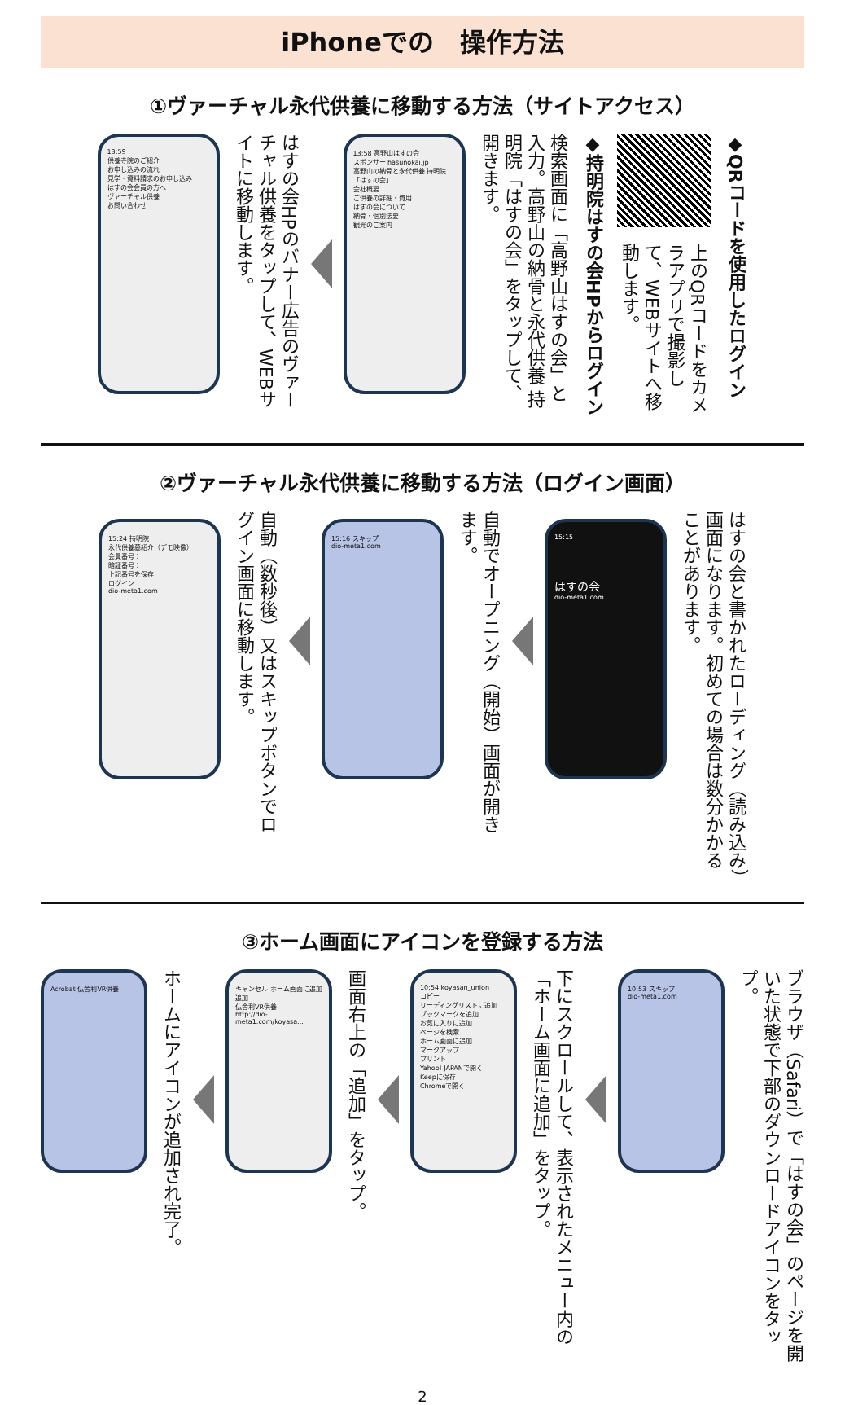iPhoneでの　操作方法
①ヴァーチャル永代供養に移動する方法（サイトアクセス）
◆QRコードを使用したログイン
上のQRコードをカメラアプリで撮影して、WEBサイトへ移動します。
◆持明院はすの会HPからログイン
検索画面に「高野山はすの会」と入力。高野山の納骨と永代供養 持明院「はすの会」をタップして、開きます。
13:58 高野山はすの会
スポンサー hasunokai.jp
高野山の納骨と永代供養 持明院「はすの会」
会社概要
ご供養の詳細・費用
はすの会について
納骨・個別法要
観光のご案内
はすの会HPのバナー広告のヴァーチャル供養をタップして、WEBサイトに移動します。
13:59
供養寺院のご紹介
お申し込みの流れ
見学・資料請求のお申し込み
はすの会会員の方へ
ヴァーチャル供養
お問い合わせ
②ヴァーチャル永代供養に移動する方法（ログイン画面）
はすの会と書かれたローディング（読み込み）画面になります。初めての場合は数分かかることがあります。
15:15
はすの会
dio-meta1.com
自動でオープニング（開始）画面が開きます。
15:16 スキップ
dio-meta1.com
自動（数秒後）又はスキップボタンでログイン画面に移動します。
15:24 持明院
永代供養墓紹介（デモ映像）
会員番号：
暗証番号：
上記番号を保存
ログイン
dio-meta1.com
③ホーム画面にアイコンを登録する方法
ブラウザ（Safari）で「はすの会」のページを開いた状態で下部のダウンロードアイコンをタップ。
10:53 スキップ
dio-meta1.com
下にスクロールして、表示されたメニュー内の「ホーム画面に追加」をタップ。
10:54 koyasan_union
コピー
リーディングリストに追加
ブックマークを追加
お気に入りに追加
ページを検索
ホーム画面に追加
マークアップ
プリント
Yahoo! JAPANで開く
Keepに保存
Chromeで開く
画面右上の「追加」をタップ。
キャンセル ホーム画面に追加 追加
仏舎利VR供養
http://dio-meta1.com/koyasa...
ホームにアイコンが追加され完了。
Acrobat 仏舎利VR供養
2